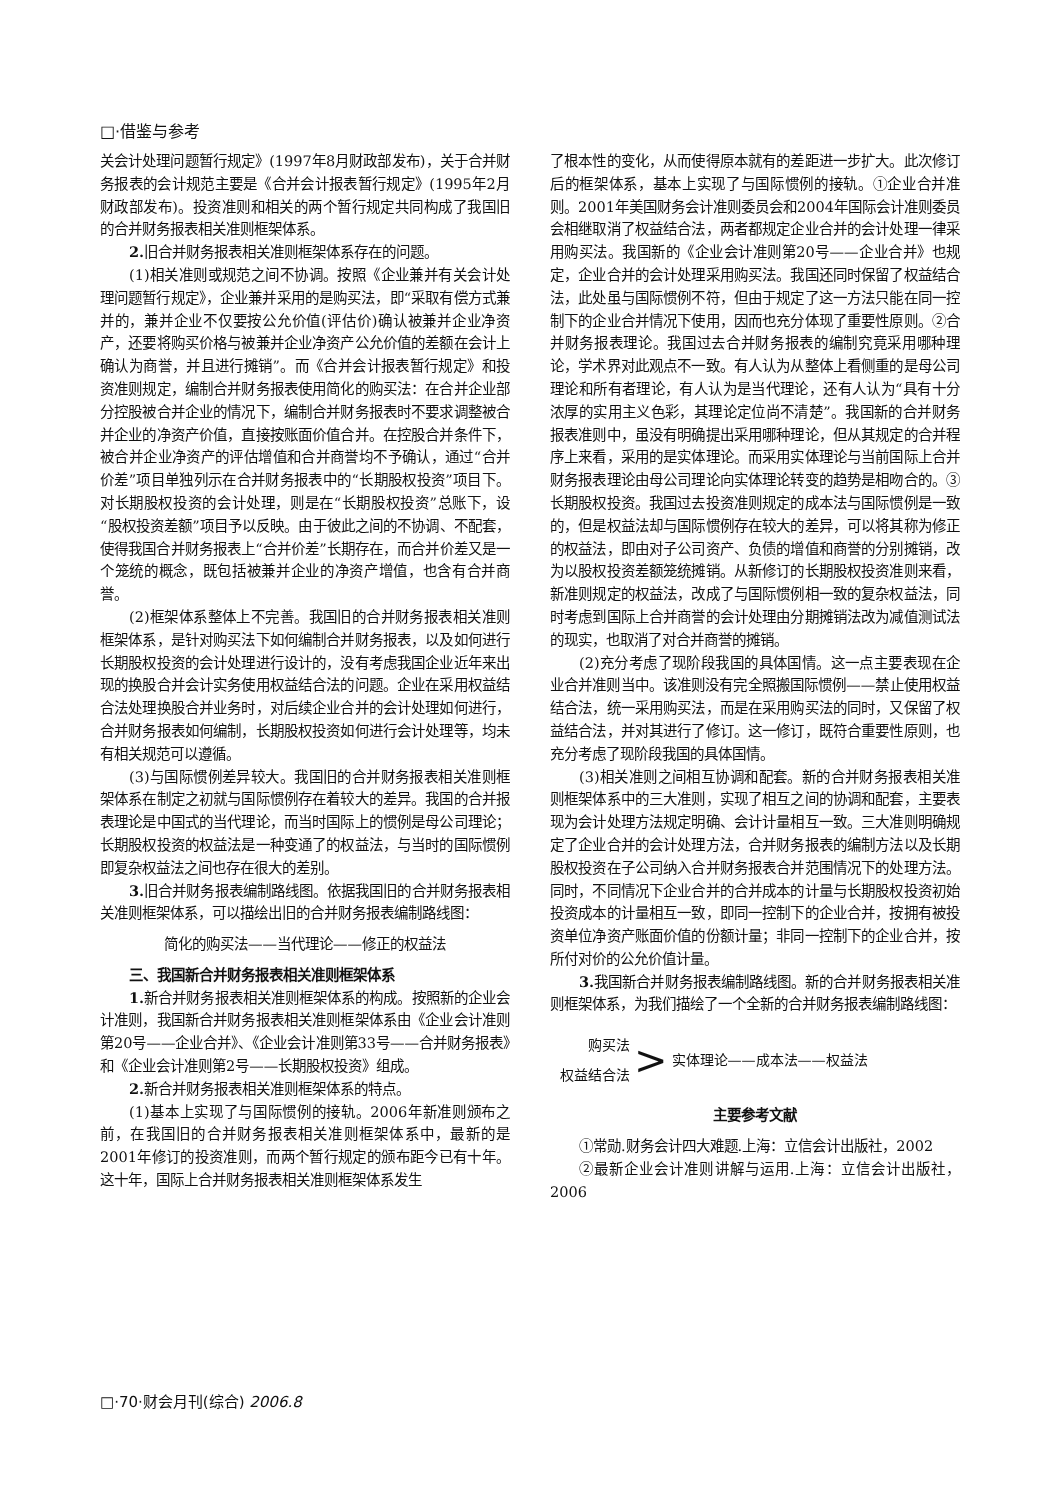□·借鉴与参考
关会计处理问题暂行规定》(1997年8月财政部发布)，关于合并财务报表的会计规范主要是《合并会计报表暂行规定》(1995年2月财政部发布)。投资准则和相关的两个暂行规定共同构成了我国旧的合并财务报表相关准则框架体系。
2. 旧合并财务报表相关准则框架体系存在的问题。
(1)相关准则或规范之间不协调。按照《企业兼并有关会计处理问题暂行规定》，企业兼并采用的是购买法，即“采取有偿方式兼并的，兼并企业不仅要按公允价值(评估价)确认被兼并企业净资产，还要将购买价格与被兼并企业净资产公允价值的差额在会计上确认为商誉，并且进行摊销”。而《合并会计报表暂行规定》和投资准则规定，编制合并财务报表使用简化的购买法：在合并企业部分控股被合并企业的情况下，编制合并财务报表时不要求调整被合并企业的净资产价值，直接按账面价值合并。在控股合并条件下，被合并企业净资产的评估增值和合并商誉均不予确认，通过“合并价差”项目单独列示在合并财务报表中的“长期股权投资”项目下。对长期股权投资的会计处理，则是在“长期股权投资”总账下，设“股权投资差额”项目予以反映。由于彼此之间的不协调、不配套，使得我国合并财务报表上“合并价差”长期存在，而合并价差又是一个笼统的概念，既包括被兼并企业的净资产增值，也含有合并商誉。
(2)框架体系整体上不完善。我国旧的合并财务报表相关准则框架体系，是针对购买法下如何编制合并财务报表，以及如何进行长期股权投资的会计处理进行设计的，没有考虑我国企业近年来出现的换股合并会计实务使用权益结合法的问题。企业在采用权益结合法处理换股合并业务时，对后续企业合并的会计处理如何进行，合并财务报表如何编制，长期股权投资如何进行会计处理等，均未有相关规范可以遵循。
(3)与国际惯例差异较大。我国旧的合并财务报表相关准则框架体系在制定之初就与国际惯例存在着较大的差异。我国的合并报表理论是中国式的当代理论，而当时国际上的惯例是母公司理论；长期股权投资的权益法是一种变通了的权益法，与当时的国际惯例即复杂权益法之间也存在很大的差别。
3. 旧合并财务报表编制路线图。依据我国旧的合并财务报表相关准则框架体系，可以描绘出旧的合并财务报表编制路线图：
简化的购买法——当代理论——修正的权益法
三、我国新合并财务报表相关准则框架体系
1. 新合并财务报表相关准则框架体系的构成。按照新的企业会计准则，我国新合并财务报表相关准则框架体系由《企业会计准则第20号——企业合并》、《企业会计准则第33号——合并财务报表》和《企业会计准则第2号——长期股权投资》组成。
2. 新合并财务报表相关准则框架体系的特点。
(1)基本上实现了与国际惯例的接轨。2006年新准则颁布之前，在我国旧的合并财务报表相关准则框架体系中，最新的是2001年修订的投资准则，而两个暂行规定的颁布距今已有十年。这十年，国际上合并财务报表相关准则框架体系发生
了根本性的变化，从而使得原本就有的差距进一步扩大。此次修订后的框架体系，基本上实现了与国际惯例的接轨。①企业合并准则。2001年美国财务会计准则委员会和2004年国际会计准则委员会相继取消了权益结合法，两者都规定企业合并的会计处理一律采用购买法。我国新的《企业会计准则第20号——企业合并》也规定，企业合并的会计处理采用购买法。我国还同时保留了权益结合法，此处虽与国际惯例不符，但由于规定了这一方法只能在同一控制下的企业合并情况下使用，因而也充分体现了重要性原则。②合并财务报表理论。我国过去合并财务报表的编制究竟采用哪种理论，学术界对此观点不一致。有人认为从整体上看侧重的是母公司理论和所有者理论，有人认为是当代理论，还有人认为“具有十分浓厚的实用主义色彩，其理论定位尚不清楚”。我国新的合并财务报表准则中，虽没有明确提出采用哪种理论，但从其规定的合并程序上来看，采用的是实体理论。而采用实体理论与当前国际上合并财务报表理论由母公司理论向实体理论转变的趋势是相吻合的。③长期股权投资。我国过去投资准则规定的成本法与国际惯例是一致的，但是权益法却与国际惯例存在较大的差异，可以将其称为修正的权益法，即由对子公司资产、负债的增值和商誉的分别摊销，改为以股权投资差额笼统摊销。从新修订的长期股权投资准则来看，新准则规定的权益法，改成了与国际惯例相一致的复杂权益法，同时考虑到国际上合并商誉的会计处理由分期摊销法改为减值测试法的现实，也取消了对合并商誉的摊销。
(2)充分考虑了现阶段我国的具体国情。这一点主要表现在企业合并准则当中。该准则没有完全照搬国际惯例——禁止使用权益结合法，统一采用购买法，而是在采用购买法的同时，又保留了权益结合法，并对其进行了修订。这一修订，既符合重要性原则，也充分考虑了现阶段我国的具体国情。
(3)相关准则之间相互协调和配套。新的合并财务报表相关准则框架体系中的三大准则，实现了相互之间的协调和配套，主要表现为会计处理方法规定明确、会计计量相互一致。三大准则明确规定了企业合并的会计处理方法，合并财务报表的编制方法以及长期股权投资在子公司纳入合并财务报表合并范围情况下的处理方法。同时，不同情况下企业合并的合并成本的计量与长期股权投资初始投资成本的计量相互一致，即同一控制下的企业合并，按拥有被投资单位净资产账面价值的份额计量；非同一控制下的企业合并，按所付对价的公允价值计量。
3. 我国新合并财务报表编制路线图。新的合并财务报表相关准则框架体系，为我们描绘了一个全新的合并财务报表编制路线图：
购买法
权益结合法
>
实体理论——成本法——权益法
主要参考文献
①常勋.财务会计四大难题.上海：立信会计出版社，2002
②最新企业会计准则讲解与运用.上海：立信会计出版社，2006
□·70·财会月刊(综合) 2006.8